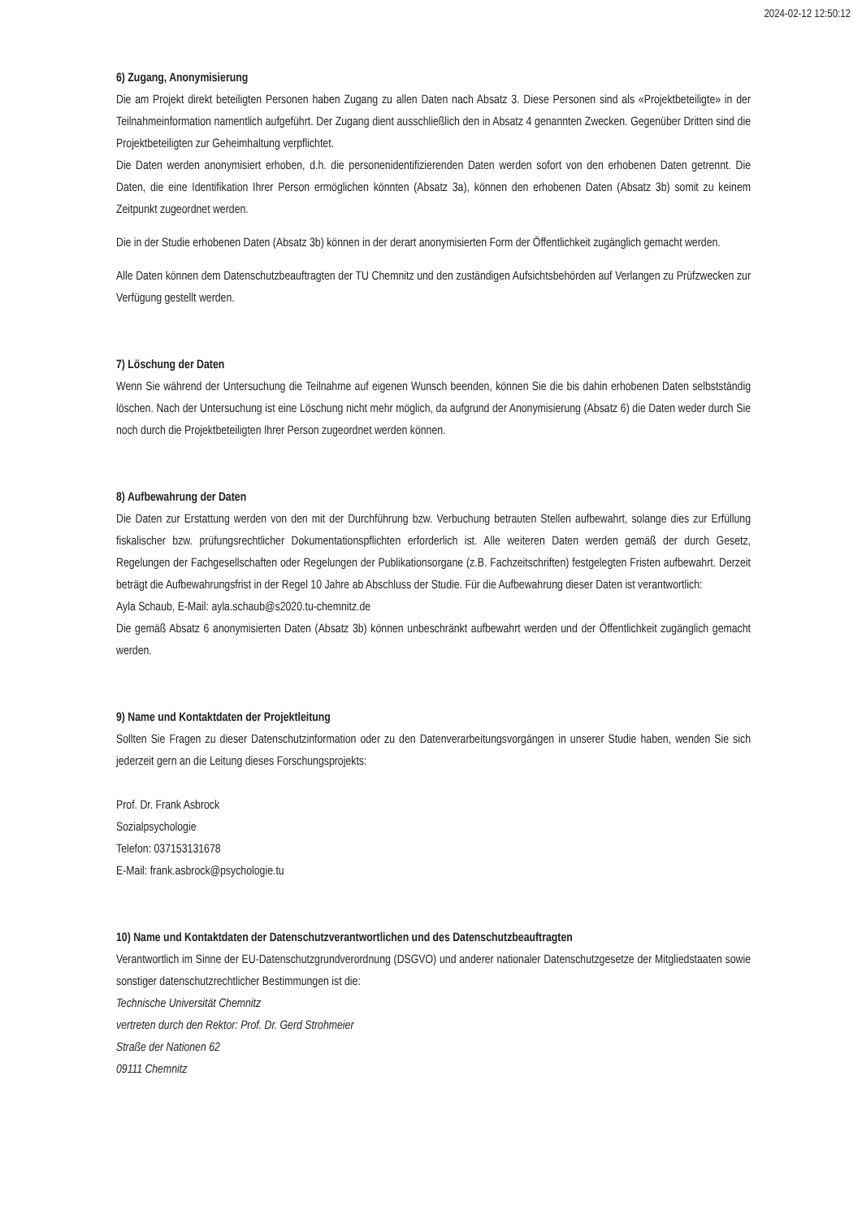2024-02-12 12:50:12
6) Zugang, Anonymisierung
Die am Projekt direkt beteiligten Personen haben Zugang zu allen Daten nach Absatz 3. Diese Personen sind als «Projektbeteiligte» in der Teilnahmeinformation namentlich aufgeführt. Der Zugang dient ausschließlich den in Absatz 4 genannten Zwecken. Gegenüber Dritten sind die Projektbeteiligten zur Geheimhaltung verpflichtet.
Die Daten werden anonymisiert erhoben, d.h. die personenidentifizierenden Daten werden sofort von den erhobenen Daten getrennt. Die Daten, die eine Identifikation Ihrer Person ermöglichen könnten (Absatz 3a), können den erhobenen Daten (Absatz 3b) somit zu keinem Zeitpunkt zugeordnet werden.
Die in der Studie erhobenen Daten (Absatz 3b) können in der derart anonymisierten Form der Öffentlichkeit zugänglich gemacht werden.
Alle Daten können dem Datenschutzbeauftragten der TU Chemnitz und den zuständigen Aufsichtsbehörden auf Verlangen zu Prüfzwecken zur Verfügung gestellt werden.
7) Löschung der Daten
Wenn Sie während der Untersuchung die Teilnahme auf eigenen Wunsch beenden, können Sie die bis dahin erhobenen Daten selbstständig löschen. Nach der Untersuchung ist eine Löschung nicht mehr möglich, da aufgrund der Anonymisierung (Absatz 6) die Daten weder durch Sie noch durch die Projektbeteiligten Ihrer Person zugeordnet werden können.
8) Aufbewahrung der Daten
Die Daten zur Erstattung werden von den mit der Durchführung bzw. Verbuchung betrauten Stellen aufbewahrt, solange dies zur Erfüllung fiskalischer bzw. prüfungsrechtlicher Dokumentationspflichten erforderlich ist. Alle weiteren Daten werden gemäß der durch Gesetz, Regelungen der Fachgesellschaften oder Regelungen der Publikationsorgane (z.B. Fachzeitschriften) festgelegten Fristen aufbewahrt. Derzeit beträgt die Aufbewahrungsfrist in der Regel 10 Jahre ab Abschluss der Studie. Für die Aufbewahrung dieser Daten ist verantwortlich:
Ayla Schaub, E-Mail: ayla.schaub@s2020.tu-chemnitz.de
Die gemäß Absatz 6 anonymisierten Daten (Absatz 3b) können unbeschränkt aufbewahrt werden und der Öffentlichkeit zugänglich gemacht werden.
9) Name und Kontaktdaten der Projektleitung
Sollten Sie Fragen zu dieser Datenschutzinformation oder zu den Datenverarbeitungsvorgängen in unserer Studie haben, wenden Sie sich jederzeit gern an die Leitung dieses Forschungsprojekts:
Prof. Dr. Frank Asbrock
Sozialpsychologie
Telefon: 037153131678
E-Mail: frank.asbrock@psychologie.tu
10) Name und Kontaktdaten der Datenschutzverantwortlichen und des Datenschutzbeauftragten
Verantwortlich im Sinne der EU-Datenschutzgrundverordnung (DSGVO) und anderer nationaler Datenschutzgesetze der Mitgliedstaaten sowie sonstiger datenschutzrechtlicher Bestimmungen ist die:
Technische Universität Chemnitz
vertreten durch den Rektor: Prof. Dr. Gerd Strohmeier
Straße der Nationen 62
09111 Chemnitz